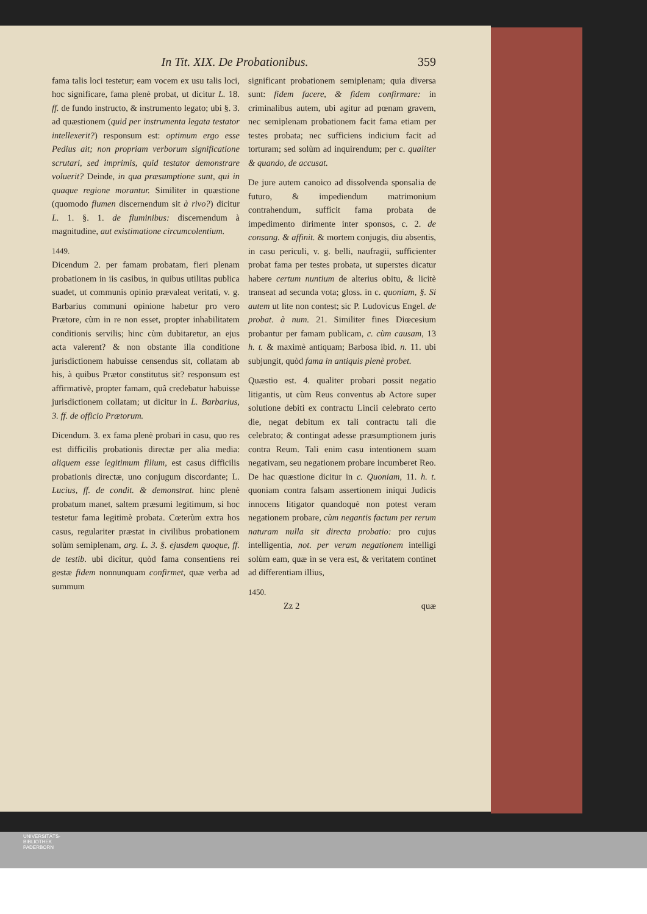In Tit. XIX. De Probationibus. 359
fama talis loci testetur; eam vocem ex usu talis loci, hoc significare, fama plenè probat, ut dicitur L. 18. ff. de fundo instructo, & instrumento legato; ubi §. 3. ad quæstionem (quid per instrumenta legata testator intellexerit?) responsum est: optimum ergo esse Pedius ait; non propriam verborum significatione scrutari, sed imprimis, quid testator demonstrare voluerit? Deinde, in qua præsumptione sunt, qui in quaque regione morantur. Similiter in quæstione (quomodo flumen discernendum sit à rivo?) dicitur L. 1. §. 1. de fluminibus: discernendum à magnitudine, aut existimatione circumcolentium.
1449.
Dicendum 2. per famam probatam, fieri plenam probationem in iis casibus, in quibus utilitas publica suadet, ut communis opinio prævaleat veritati, v. g. Barbarius communi opinione habetur pro vero Prætore, cùm in re non esset, propter inhabilitatem conditionis servilis; hinc cùm dubitaretur, an ejus acta valerent? & non obstante illa conditione jurisdictionem habuisse censendus sit, collatam ab his, à quibus Prætor constitutus sit? responsum est affirmativè, propter famam, quâ credebatur habuisse jurisdictionem collatam; ut dicitur in L. Barbarius, 3. ff. de officio Prætorum.
Dicendum. 3. ex fama plenè probari in casu, quo res est difficilis probationis directæ per alia media: aliquem esse legitimum filium, est casus difficilis probationis directæ, uno conjugum discordante; L. Lucius, ff. de condit. & demonstrat. hinc plenè probatum manet, saltem præsumi legitimum, si hoc testetur fama legitimè probata. Cœterùm extra hos casus, regulariter præstat in civilibus probationem solùm semiplenam, arg. L. 3. §. ejusdem quoque, ff. de testib. ubi dicitur, quòd fama consentiens rei gestæ fidem nonnunquam confirmet, quæ verba ad summum
significant probationem semiplenam; quia diversa sunt: fidem facere, & fidem confirmare: in criminalibus autem, ubi agitur ad pœnam gravem, nec semiplenam probationem facit fama etiam per testes probata; nec sufficiens indicium facit ad torturam; sed solùm ad inquirendum; per c. qualiter & quando, de accusat.
De jure autem canoico ad dissolvenda sponsalia de futuro, & impediendum matrimonium contrahendum, sufficit fama probata de impedimento dirimente inter sponsos, c. 2. de consang. & affinit. & mortem conjugis, diu absentis, in casu periculi, v. g. belli, naufragii, sufficienter probat fama per testes probata, ut superstes dicatur habere certum nuntium de alterius obitu, & licitè transeat ad secunda vota; gloss. in c. quoniam, §. Si autem ut lite non contest; sic P. Ludovicus Engel. de probat. à num. 21. Similiter fines Diœcesium probantur per famam publicam, c. cùm causam, 13 h. t. & maximè antiquam; Barbosa ibid. n. 11. ubi subjungit, quòd fama in antiquis plenè probet.
Quæstio est. 4. qualiter probari possit negatio litigantis, ut cùm Reus conventus ab Actore super solutione debiti ex contractu Lincii celebrato certo die, negat debitum ex tali contractu tali die celebrato; & contingat adesse præsumptionem juris contra Reum. Tali enim casu intentionem suam negativam, seu negationem probare incumberet Reo. De hac quæstione dicitur in c. Quoniam, 11. h. t. quoniam contra falsam assertionem iniqui Judicis innocens litigator quandoquè non potest veram negationem probare, cùm negantis factum per rerum naturam nulla sit directa probatio: pro cujus intelligentia, not. per veram negationem intelligi solùm eam, quæ in se vera est, & veritatem continet ad differentiam illius,
1450.
Zz 2 quæ
UNIVERSITÄTS-
BIBLIOTHEK
PADERBORN